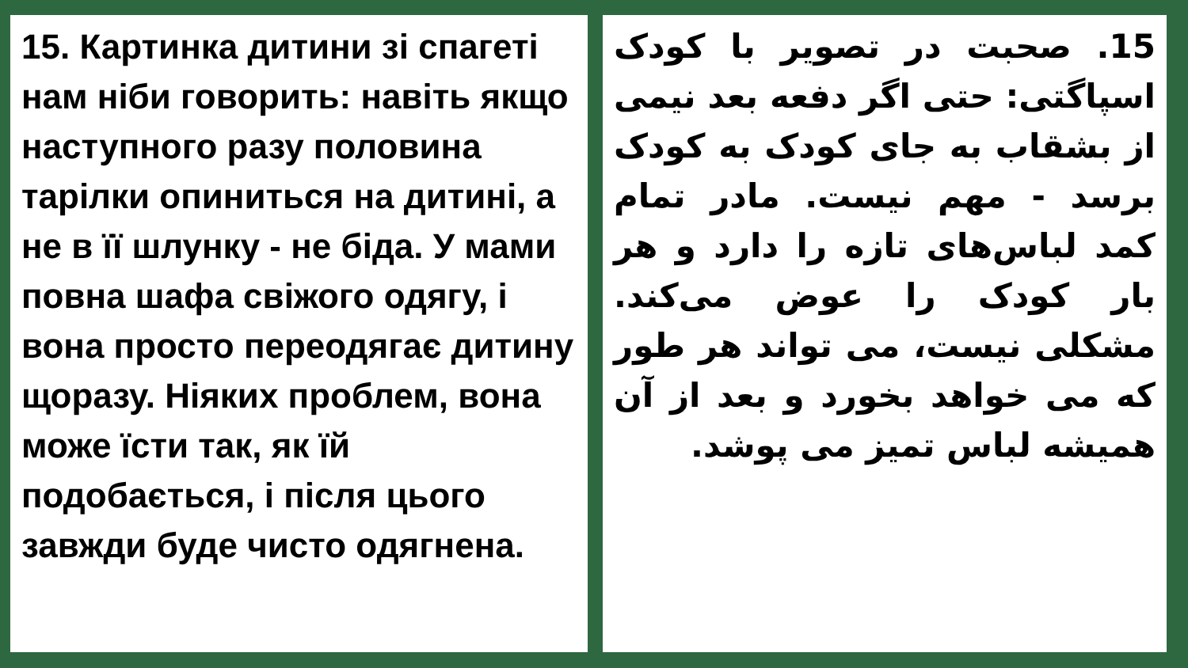15. Картинка дитини зі спагеті нам ніби говорить: навіть якщо наступного разу половина тарілки опиниться на дитині, а не в її шлунку - не біда. У мами повна шафа свіжого одягу, і вона просто переодягає дитину щоразу. Ніяких проблем, вона може їсти так, як їй подобається, і після цього завжди буде чисто одягнена.
15. صحبت در تصویر با کودک اسپاگتی: حتی اگر دفعه بعد نیمی از بشقاب به جای کودک به کودک برسد - مهم نیست. مادر تمام کمد لباس‌های تازه را دارد و هر بار کودک را عوض می‌کند. مشکلی نیست، می تواند هر طور که می خواهد بخورد و بعد از آن همیشه لباس تمیز می پوشد.